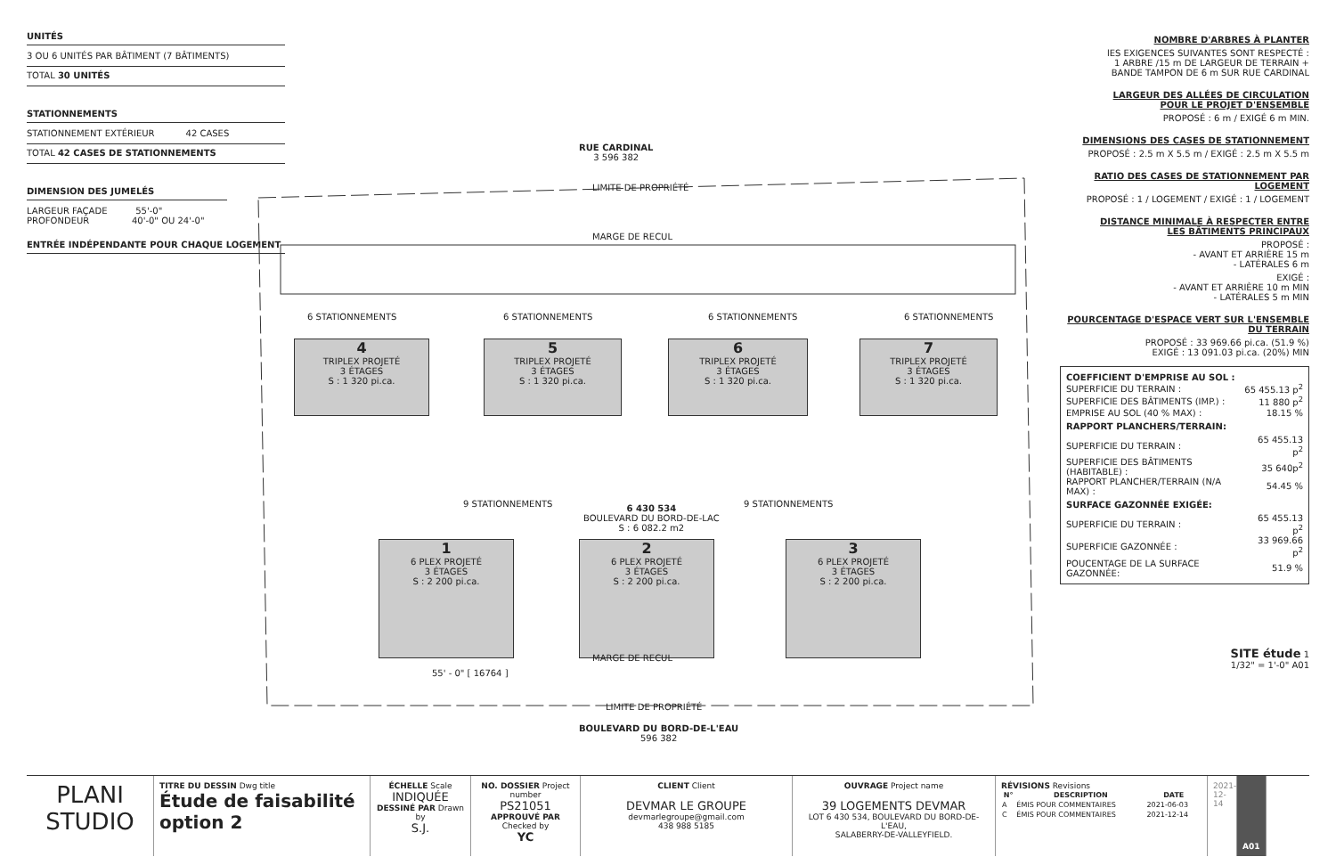UNITÉS
3 OU 6 UNITÉS PAR BÂTIMENT (7 BÂTIMENTS)
TOTAL 30 UNITÉS
STATIONNEMENTS
STATIONNEMENT EXTÉRIEUR 42 CASES
TOTAL 42 CASES DE STATIONNEMENTS
DIMENSION DES JUMELÉS
LARGEUR FAÇADE 55'-0"
PROFONDEUR 40'-0" OU 24'-0"
ENTRÉE INDÉPENDANTE POUR CHAQUE LOGEMENT
RUE CARDINAL
3 596 382
LIMITE DE PROPRIÉTÉ
MARGE DE RECUL
6 STATIONNEMENTS 6 STATIONNEMENTS 6 STATIONNEMENTS 6 STATIONNEMENTS
4
TRIPLEX PROJETÉ
3 ÉTAGES
S : 1 320 pi.ca.
5
TRIPLEX PROJETÉ
3 ÉTAGES
S : 1 320 pi.ca.
6
TRIPLEX PROJETÉ
3 ÉTAGES
S : 1 320 pi.ca.
7
TRIPLEX PROJETÉ
3 ÉTAGES
S : 1 320 pi.ca.
9 STATIONNEMENTS
6 430 534
BOULEVARD DU BORD-DE-LAC
S : 6 082.2 m2
9 STATIONNEMENTS
1
6 PLEX PROJETÉ
3 ÉTAGES
S : 2 200 pi.ca.
2
6 PLEX PROJETÉ
3 ÉTAGES
S : 2 200 pi.ca.
3
6 PLEX PROJETÉ
3 ÉTAGES
S : 2 200 pi.ca.
MARGE DE RECUL
55' - 0" [ 16764 ]
LIMITE DE PROPRIÉTÉ
BOULEVARD DU BORD-DE-L'EAU
596 382
NOMBRE D'ARBRES À PLANTER
lES EXIGENCES SUIVANTES SONT RESPECTÉ :
1 ARBRE /15 m DE LARGEUR DE TERRAIN +
BANDE TAMPON DE 6 m SUR RUE CARDINAL
LARGEUR DES ALLÉES DE CIRCULATION
POUR LE PROJET D'ENSEMBLE
PROPOSÉ : 6 m / EXIGÉ 6 m MIN.
DIMENSIONS DES CASES DE STATIONNEMENT
PROPOSÉ : 2.5 m X 5.5 m / EXIGÉ : 2.5 m X 5.5 m
RATIO DES CASES DE STATIONNEMENT PAR LOGEMENT
PROPOSÉ : 1 / LOGEMENT / EXIGÉ : 1 / LOGEMENT
DISTANCE MINIMALE À RESPECTER ENTRE
LES BÂTIMENTS PRINCIPAUX
PROPOSÉ :
- AVANT ET ARRIÈRE 15 m
- LATÉRALES 6 m
EXIGÉ :
- AVANT ET ARRIÈRE 10 m MIN
- LATÉRALES 5 m MIN
POURCENTAGE D'ESPACE VERT SUR L'ENSEMBLE DU TERRAIN
PROPOSÉ : 33 969.66 pi.ca. (51.9 %)
EXIGÉ : 13 091.03 pi.ca. (20%) MIN
COEFFICIENT D'EMPRISE AU SOL :
| SUPERFICIE DU TERRAIN : | 65 455.13 p<sup>2</sup> |
| SUPERFICIE DES BÂTIMENTS (IMP.) : | 11 880 p<sup>2</sup> |
| EMPRISE AU SOL (40 % MAX) : | 18.15 % |
RAPPORT PLANCHERS/TERRAIN:
| SUPERFICIE DU TERRAIN : | 65 455.13 p<sup>2</sup> |
| SUPERFICIE DES BÂTIMENTS (HABITABLE) : | 35 640p<sup>2</sup> |
| RAPPORT PLANCHER/TERRAIN (N/A MAX) : | 54.45 % |
SURFACE GAZONNÉE EXIGÉE:
| SUPERFICIE DU TERRAIN : | 65 455.13 p<sup>2</sup> |
| SUPERFICIE GAZONNÉE : | 33 969.66 p<sup>2</sup> |
| POUCENTAGE DE LA SURFACE GAZONNÉE: | 51.9 % |
SITE étude 1
1/32" = 1'-0" A01
PLANI
STUDIO
TITRE DU DESSIN Dwg title
Étude de faisabilité
option 2
ÉCHELLE Scale
INDIQUÉE
DESSINÉ PAR Drawn by
S.J.
NO. DOSSIER Project number
PS21051
APPROUVÉ PAR Checked by
YC
CLIENT Client
DEVMAR LE GROUPE
devmarlegroupe@gmail.com
438 988 5185
OUVRAGE Project name
39 LOGEMENTS DEVMAR
LOT 6 430 534, BOULEVARD DU BORD-DE-L'EAU,
SALABERRY-DE-VALLEYFIELD.
RÉVISIONS Revisions
| N° | DESCRIPTION | DATE |
| --- | --- | --- |
| A | ÉMIS POUR COMMENTAIRES | 2021-06-03 |
| C | ÉMIS POUR COMMENTAIRES | 2021-12-14 |
2021-12-14
A01